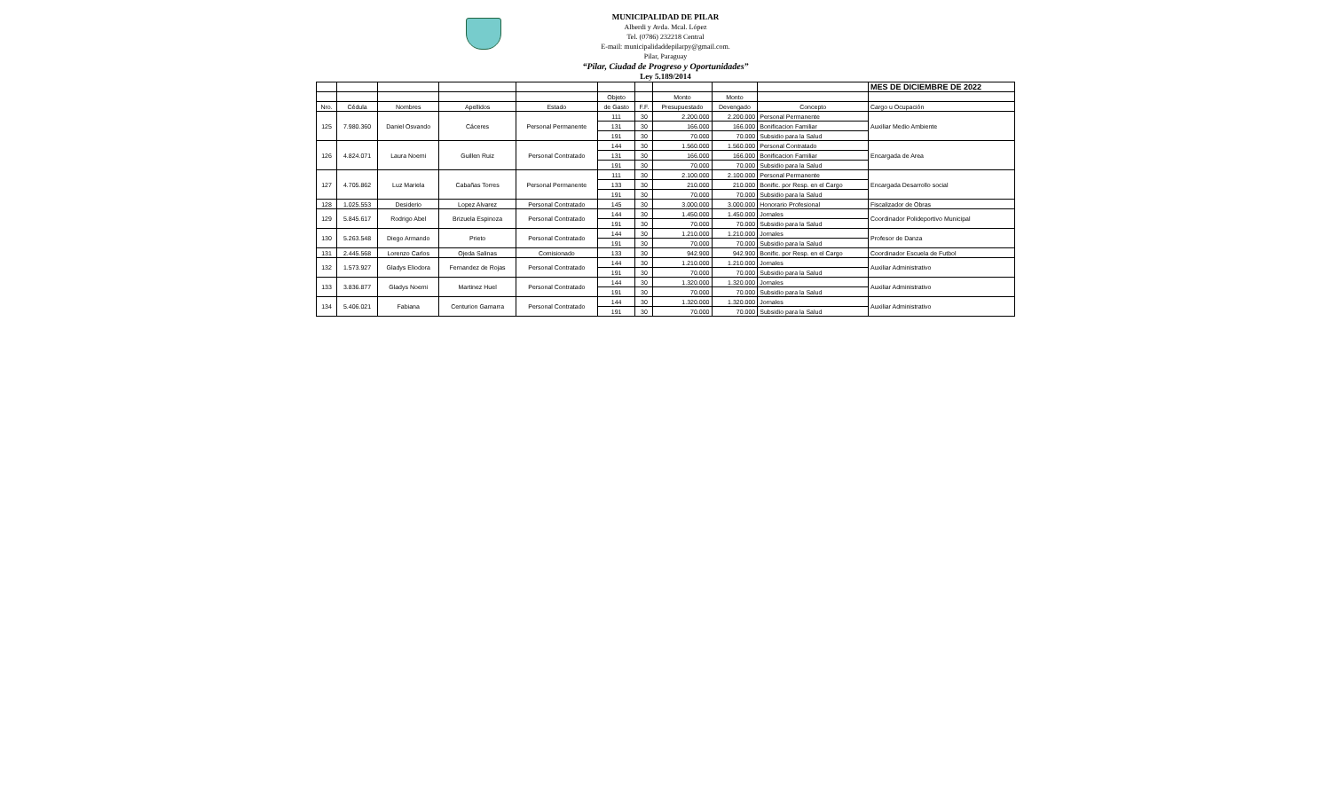MUNICIPALIDAD DE PILAR
Alberdi y Avda. Mcal. López
Tel. (0786) 232218 Central
E-mail: municipalidaddepilarpy@gmail.com.
Pilar, Paraguay
“Pilar, Ciudad de Progreso y Oportunidades”
Ley 5.189/2014
| | | | | | | | | | | MES DE DICIEMBRE DE 2022 |
| | | | | | Objeto | | Monto | Monto | | |
| Nro. | Cédula | Nombres | Apellidos | Estado | de Gasto | F.F. | Presupuestado | Devengado | Concepto | Cargo u Ocupación |
| 125 | 7.980.360 | Daniel Osvando | Cáceres | Personal Permanente | 111 | 30 | 2.200.000 | 2.200.000 | Personal Permanente | Auxiliar Medio Ambiente |
| | | | | | 131 | 30 | 166.000 | 166.000 | Bonificacion Familiar | |
| | | | | | 191 | 30 | 70.000 | 70.000 | Subsidio para la Salud | |
| 126 | 4.824.071 | Laura Noemi | Guillen Ruiz | Personal Contratado | 144 | 30 | 1.560.000 | 1.560.000 | Personal Contratado | Encargada de Area |
| | | | | | 131 | 30 | 166.000 | 166.000 | Bonificacion Familiar | |
| | | | | | 191 | 30 | 70.000 | 70.000 | Subsidio para la Salud | |
| 127 | 4.705.862 | Luz Mariela | Cabañas Torres | Personal Permanente | 111 | 30 | 2.100.000 | 2.100.000 | Personal Permanente | Encargada Desarrollo social |
| | | | | | 133 | 30 | 210.000 | 210.000 | Bonific. por Resp. en el Cargo | |
| | | | | | 191 | 30 | 70.000 | 70.000 | Subsidio para la Salud | |
| 128 | 1.025.553 | Desiderio | Lopez Alvarez | Personal Contratado | 145 | 30 | 3.000.000 | 3.000.000 | Honorario Profesional | Fiscalizador de Obras |
| 129 | 5.845.617 | Rodrigo Abel | Brizuela Espinoza | Personal Contratado | 144 | 30 | 1.450.000 | 1.450.000 | Jornales | Coordinador Polideportivo Municipal |
| | | | | | 191 | 30 | 70.000 | 70.000 | Subsidio para la Salud | |
| 130 | 5.263.548 | Diego Armando | Prieto | Personal Contratado | 144 | 30 | 1.210.000 | 1.210.000 | Jornales | Profesor de Danza |
| | | | | | 191 | 30 | 70.000 | 70.000 | Subsidio para la Salud | |
| 131 | 2.445.568 | Lorenzo Carlos | Ojeda Salinas | Comisionado | 133 | 30 | 942.900 | 942.900 | Bonific. por Resp. en el Cargo | Coordinador Escuela de Futbol |
| 132 | 1.573.927 | Gladys Eliodora | Fernandez de Rojas | Personal Contratado | 144 | 30 | 1.210.000 | 1.210.000 | Jornales | Auxiliar Administrativo |
| | | | | | 191 | 30 | 70.000 | 70.000 | Subsidio para la Salud | |
| 133 | 3.836.877 | Gladys Noemi | Martinez Huel | Personal Contratado | 144 | 30 | 1.320.000 | 1.320.000 | Jornales | Auxiliar Administrativo |
| | | | | | 191 | 30 | 70.000 | 70.000 | Subsidio para la Salud | |
| 134 | 5.406.021 | Fabiana | Centurion Gamarra | Personal Contratado | 144 | 30 | 1.320.000 | 1.320.000 | Jornales | Auxiliar Administrativo |
| | | | | | 191 | 30 | 70.000 | 70.000 | Subsidio para la Salud | |